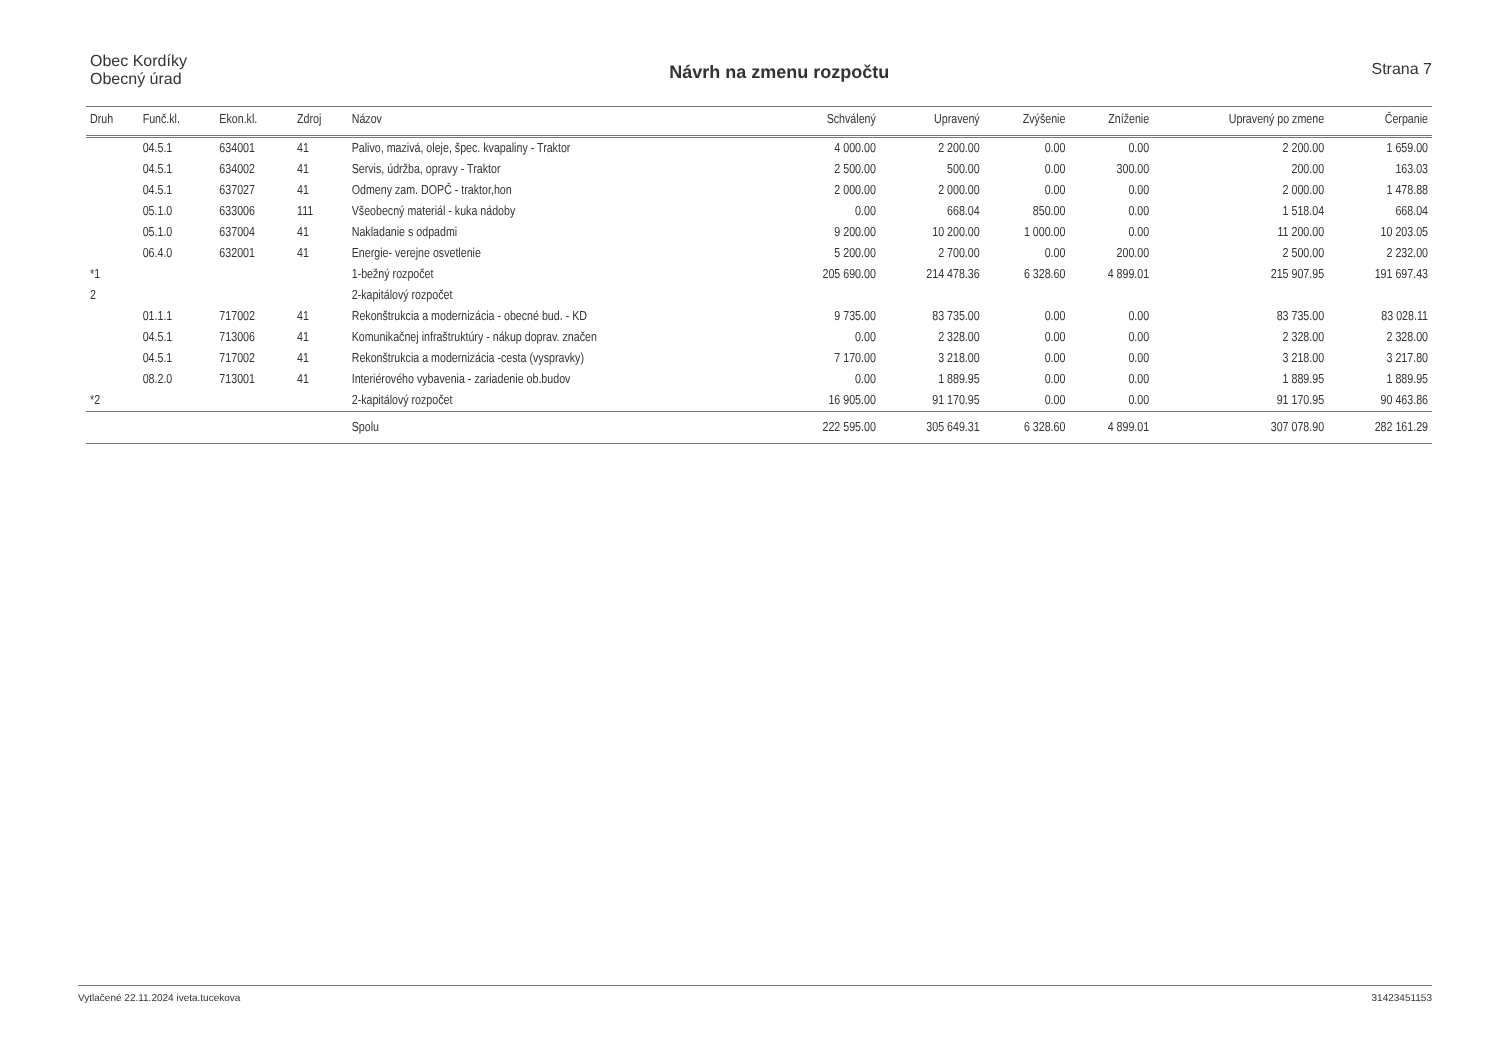Obec Kordíky
Obecný úrad
Návrh na zmenu rozpočtu Strana 7
| Druh | Funč.kl. | Ekon.kl. | Zdroj | Názov | Schválený | Upravený | Zvýšenie | Zníženie | Upravený po zmene | Čerpanie |
| --- | --- | --- | --- | --- | --- | --- | --- | --- | --- | --- |
| | 04.5.1 | 634001 | 41 | Palivo, mazivá, oleje, špec. kvapaliny - Traktor | 4 000.00 | 2 200.00 | 0.00 | 0.00 | 2 200.00 | 1 659.00 |
| | 04.5.1 | 634002 | 41 | Servis, údržba, opravy - Traktor | 2 500.00 | 500.00 | 0.00 | 300.00 | 200.00 | 163.03 |
| | 04.5.1 | 637027 | 41 | Odmeny zam. DOPČ - traktor,hon | 2 000.00 | 2 000.00 | 0.00 | 0.00 | 2 000.00 | 1 478.88 |
| | 05.1.0 | 633006 | 111 | Všeobecný materiál - kuka nádoby | 0.00 | 668.04 | 850.00 | 0.00 | 1 518.04 | 668.04 |
| | 05.1.0 | 637004 | 41 | Nakladanie s odpadmi | 9 200.00 | 10 200.00 | 1 000.00 | 0.00 | 11 200.00 | 10 203.05 |
| | 06.4.0 | 632001 | 41 | Energie- verejne osvetlenie | 5 200.00 | 2 700.00 | 0.00 | 200.00 | 2 500.00 | 2 232.00 |
| *1 | | | | 1-bežný rozpočet | 205 690.00 | 214 478.36 | 6 328.60 | 4 899.01 | 215 907.95 | 191 697.43 |
| 2 | | | | 2-kapitálový rozpočet | | | | | | |
| | 01.1.1 | 717002 | 41 | Rekonštrukcia a modernizácia - obecné bud. - KD | 9 735.00 | 83 735.00 | 0.00 | 0.00 | 83 735.00 | 83 028.11 |
| | 04.5.1 | 713006 | 41 | Komunikačnej infraštruktúry - nákup doprav. značen | 0.00 | 2 328.00 | 0.00 | 0.00 | 2 328.00 | 2 328.00 |
| | 04.5.1 | 717002 | 41 | Rekonštrukcia a modernizácia -cesta (vyspravky) | 7 170.00 | 3 218.00 | 0.00 | 0.00 | 3 218.00 | 3 217.80 |
| | 08.2.0 | 713001 | 41 | Interiérového vybavenia - zariadenie ob.budov | 0.00 | 1 889.95 | 0.00 | 0.00 | 1 889.95 | 1 889.95 |
| *2 | | | | 2-kapitálový rozpočet | 16 905.00 | 91 170.95 | 0.00 | 0.00 | 91 170.95 | 90 463.86 |
| | | | | Spolu | 222 595.00 | 305 649.31 | 6 328.60 | 4 899.01 | 307 078.90 | 282 161.29 |
Vytlačené 22.11.2024 iveta.tucekova 31423451153